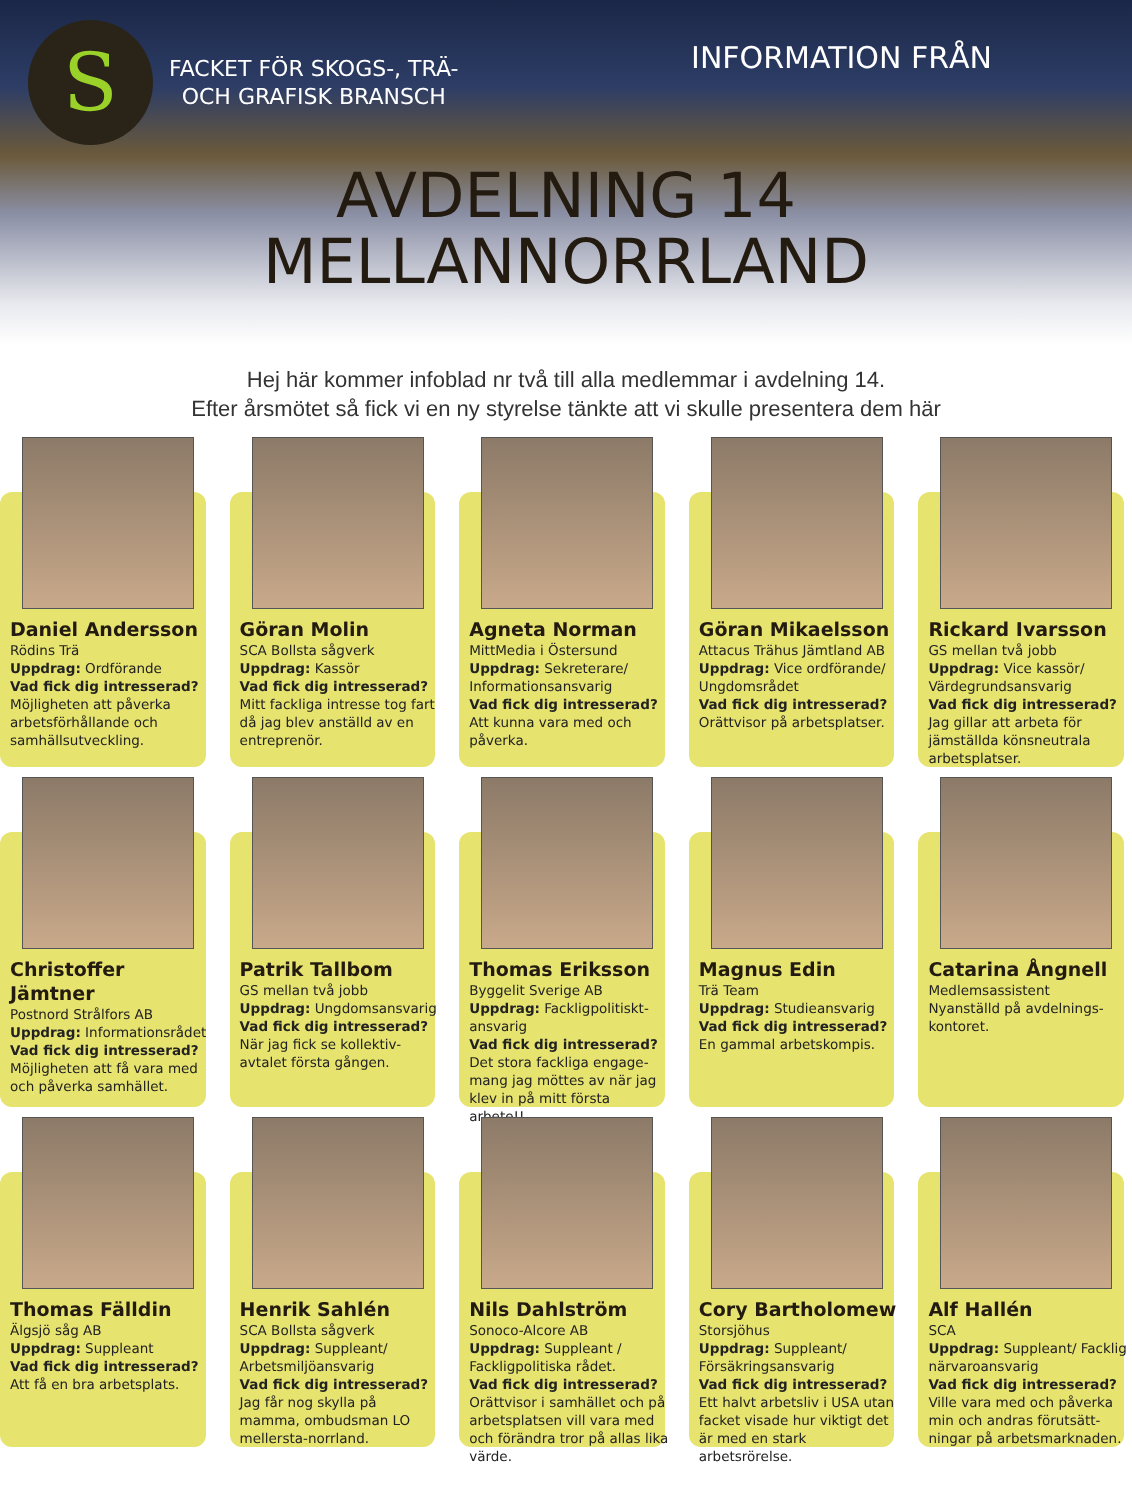S
FACKET FÖR SKOGS-, TRÄ-
OCH GRAFISK BRANSCH
INFORMATION FRÅN
AVDELNING 14
MELLANNORRLAND
Hej här kommer infoblad nr två till alla medlemmar i avdelning 14.
Efter årsmötet så fick vi en ny styrelse tänkte att vi skulle presentera dem här
Daniel Andersson
Rödins Trä
Uppdrag: Ordförande
Vad fick dig intresserad?
Möjligheten att påverka arbetsförhållande och samhällsutveckling.
Göran Molin
SCA Bollsta sågverk
Uppdrag: Kassör
Vad fick dig intresserad?
Mitt fackliga intresse tog fart då jag blev anställd av en entreprenör.
Agneta Norman
MittMedia i Östersund
Uppdrag: Sekreterare/ Informationsansvarig
Vad fick dig intresserad?
Att kunna vara med och påverka.
Göran Mikaelsson
Attacus Trähus Jämtland AB
Uppdrag: Vice ordförande/ Ungdomsrådet
Vad fick dig intresserad?
Orättvisor på arbetsplatser.
Rickard Ivarsson
GS mellan två jobb
Uppdrag: Vice kassör/ Värdegrundsansvarig
Vad fick dig intresserad?
Jag gillar att arbeta för jämställda könsneutrala arbetsplatser.
Christoffer Jämtner
Postnord Strålfors AB
Uppdrag: Informationsrådet
Vad fick dig intresserad?
Möjligheten att få vara med och påverka samhället.
Patrik Tallbom
GS mellan två jobb
Uppdrag: Ungdomsansvarig
Vad fick dig intresserad?
När jag fick se kollektiv-avtalet första gången.
Thomas Eriksson
Byggelit Sverige AB
Uppdrag: Fackligpolitiskt-ansvarig
Vad fick dig intresserad?
Det stora fackliga engage-mang jag möttes av när jag klev in på mitt första arbete!!
Magnus Edin
Trä Team
Uppdrag: Studieansvarig
Vad fick dig intresserad?
En gammal arbetskompis.
Catarina Ångnell
Medlemsassistent
Nyanställd på avdelnings-kontoret.
Thomas Fälldin
Älgsjö såg AB
Uppdrag: Suppleant
Vad fick dig intresserad?
Att få en bra arbetsplats.
Henrik Sahlén
SCA Bollsta sågverk
Uppdrag: Suppleant/ Arbetsmiljöansvarig
Vad fick dig intresserad?
Jag får nog skylla på mamma, ombudsman LO mellersta-norrland.
Nils Dahlström
Sonoco-Alcore AB
Uppdrag: Suppleant / Fackligpolitiska rådet.
Vad fick dig intresserad?
Orättvisor i samhället och på arbetsplatsen vill vara med och förändra tror på allas lika värde.
Cory Bartholomew
Storsjöhus
Uppdrag: Suppleant/ Försäkringsansvarig
Vad fick dig intresserad?
Ett halvt arbetsliv i USA utan facket visade hur viktigt det är med en stark arbetsrörelse.
Alf Hallén
SCA
Uppdrag: Suppleant/ Facklig närvaroansvarig
Vad fick dig intresserad?
Ville vara med och påverka min och andras förutsätt-ningar på arbetsmarknaden.